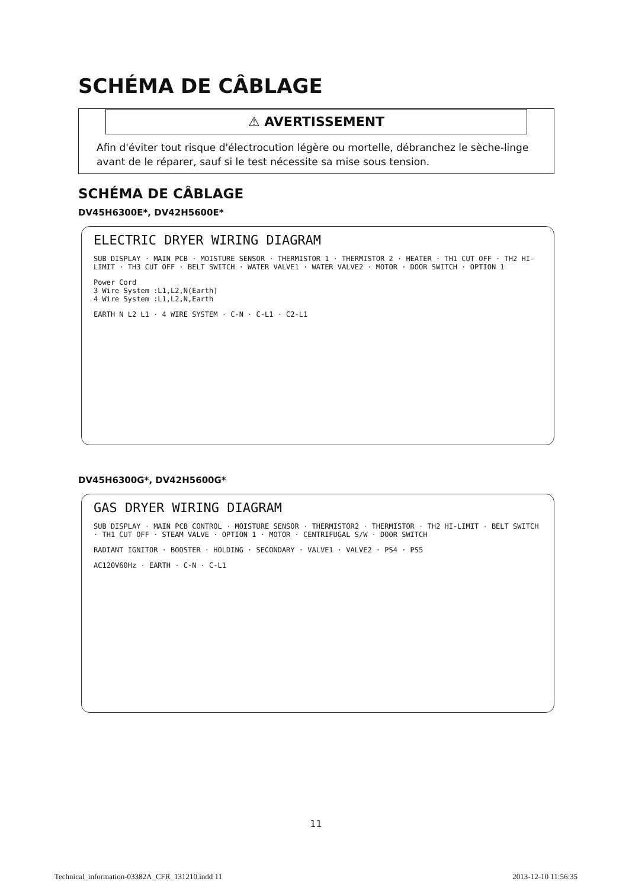SCHÉMA DE CÂBLAGE
⚠ AVERTISSEMENT
Afin d'éviter tout risque d'électrocution légère ou mortelle, débranchez le sèche-linge avant de le réparer, sauf si le test nécessite sa mise sous tension.
SCHÉMA DE CÂBLAGE
DV45H6300E*, DV42H5600E*
ELECTRIC DRYER WIRING DIAGRAM
SUB DISPLAY · MAIN PCB · MOISTURE SENSOR · THERMISTOR 1 · THERMISTOR 2 · HEATER · TH1 CUT OFF · TH2 HI-LIMIT · TH3 CUT OFF · BELT SWITCH · WATER VALVE1 · WATER VALVE2 · MOTOR · DOOR SWITCH · OPTION 1
Power Cord
3 Wire System :L1,L2,N(Earth)
4 Wire System :L1,L2,N,Earth
EARTH N L2 L1 · 4 WIRE SYSTEM · C-N · C-L1 · C2-L1
DV45H6300G*, DV42H5600G*
GAS DRYER WIRING DIAGRAM
SUB DISPLAY · MAIN PCB CONTROL · MOISTURE SENSOR · THERMISTOR2 · THERMISTOR · TH2 HI-LIMIT · BELT SWITCH · TH1 CUT OFF · STEAM VALVE · OPTION 1 · MOTOR · CENTRIFUGAL S/W · DOOR SWITCH
RADIANT IGNITOR · BOOSTER · HOLDING · SECONDARY · VALVE1 · VALVE2 · PS4 · PS5
AC120V60Hz · EARTH · C-N · C-L1
11
Technical_information-03382A_CFR_131210.indd 11 2013-12-10 11:56:35